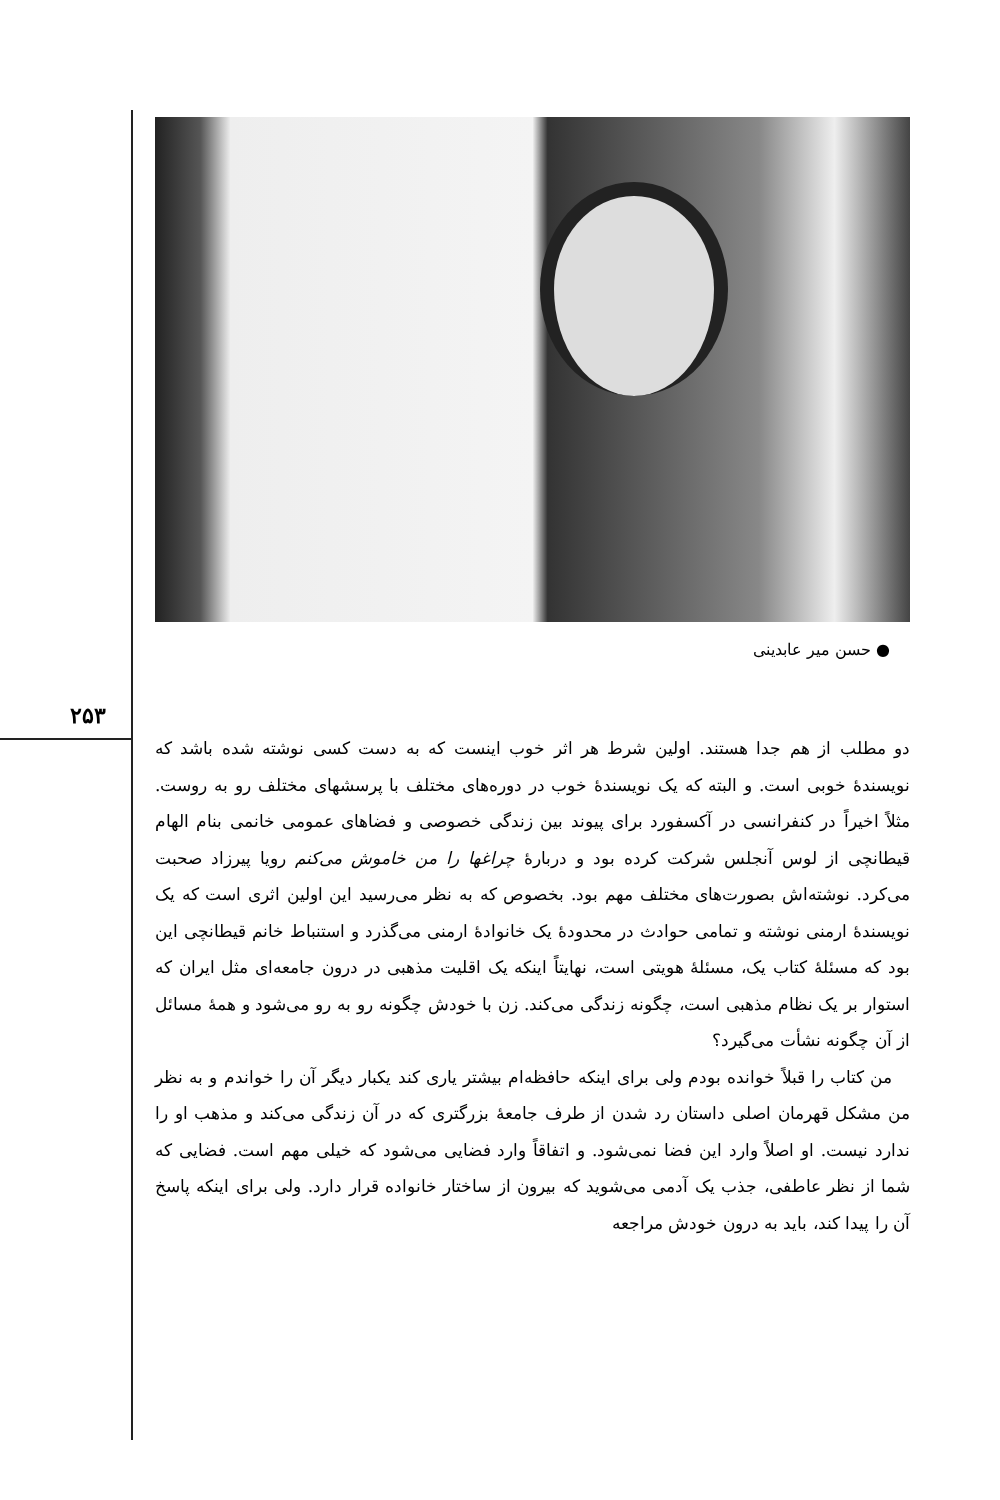۲۵۳
● حسن میر عابدینی
دو مطلب از هم جدا هستند. اولین شرط هر اثر خوب اینست که به دست کسی نوشته شده باشد که نویسندهٔ خوبی است. و البته که یک نویسندهٔ خوب در دوره‌های مختلف با پرسشهای مختلف رو به روست. مثلاً اخیراً در کنفرانسی در آکسفورد برای پیوند بین زندگی خصوصی و فضاهای عمومی خانمی بنام الهام قیطانچی از لوس آنجلس شرکت کرده بود و دربارهٔ چراغها را من خاموش می‌کنم رویا پیرزاد صحبت می‌کرد. نوشته‌اش بصورت‌های مختلف مهم بود. بخصوص که به نظر می‌رسید این اولین اثری است که یک نویسندهٔ ارمنی نوشته و تمامی حوادث در محدودهٔ یک خانوادهٔ ارمنی می‌گذرد و استنباط خانم قیطانچی این بود که مسئلهٔ کتاب یک، مسئلهٔ هویتی است، نهایتاً اینکه یک اقلیت مذهبی در درون جامعه‌ای مثل ایران که استوار بر یک نظام مذهبی است، چگونه زندگی می‌کند. زن با خودش چگونه رو به رو می‌شود و همهٔ مسائل از آن چگونه نشأت می‌گیرد؟
من کتاب را قبلاً خوانده بودم ولی برای اینکه حافظه‌ام بیشتر یاری کند یکبار دیگر آن را خواندم و به نظر من مشکل قهرمان اصلی داستان رد شدن از طرف جامعهٔ بزرگتری که در آن زندگی می‌کند و مذهب او را ندارد نیست. او اصلاً وارد این فضا نمی‌شود. و اتفاقاً وارد فضایی می‌شود که خیلی مهم است. فضایی که شما از نظر عاطفی، جذب یک آدمی می‌شوید که بیرون از ساختار خانواده قرار دارد. ولی برای اینکه پاسخ آن را پیدا کند، باید به درون خودش مراجعه